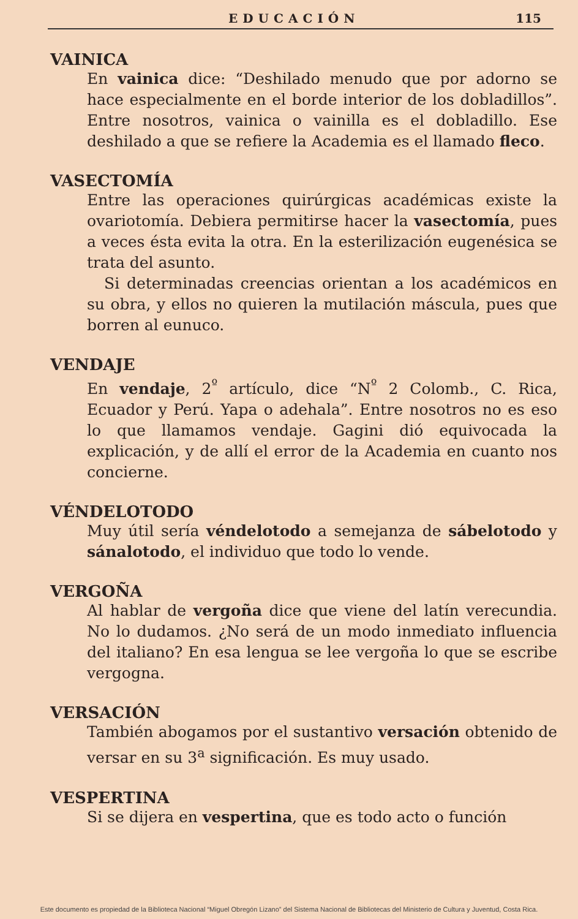EDUCACIÓN 115
VAINICA
En vainica dice: “Deshilado menudo que por adorno se hace especialmente en el borde interior de los dobladillos”. Entre nosotros, vainica o vainilla es el dobladillo. Ese deshilado a que se refiere la Academia es el llamado fleco.
VASECTOMÍA
Entre las operaciones quirúrgicas académicas existe la ovariotomía. Debiera permitirse hacer la vasectomía, pues a veces ésta evita la otra. En la esterilización eugenésica se trata del asunto.
Si determinadas creencias orientan a los académicos en su obra, y ellos no quieren la mutilación máscula, pues que borren al eunuco.
VENDAJE
En vendaje, 2<sup>º</sup> artículo, dice “N<sup>º</sup> 2 Colomb., C. Rica, Ecuador y Perú. Yapa o adehala”. Entre nosotros no es eso lo que llamamos vendaje. Gagini dió equivocada la explicación, y de allí el error de la Academia en cuanto nos concierne.
VÉNDELOTODO
Muy útil sería véndelotodo a semejanza de sábelotodo y sánalotodo, el individuo que todo lo vende.
VERGOÑA
Al hablar de vergoña dice que viene del latín verecundia. No lo dudamos. ¿No será de un modo inmediato influencia del italiano? En esa lengua se lee vergoña lo que se escribe vergogna.
VERSACIÓN
También abogamos por el sustantivo versación obtenido de versar en su 3<sup>a</sup> significación. Es muy usado.
VESPERTINA
Si se dijera en vespertina, que es todo acto o función
Este documento es propiedad de la Biblioteca Nacional “Miguel Obregón Lizano” del Sistema Nacional de Bibliotecas del Ministerio de Cultura y Juventud, Costa Rica.